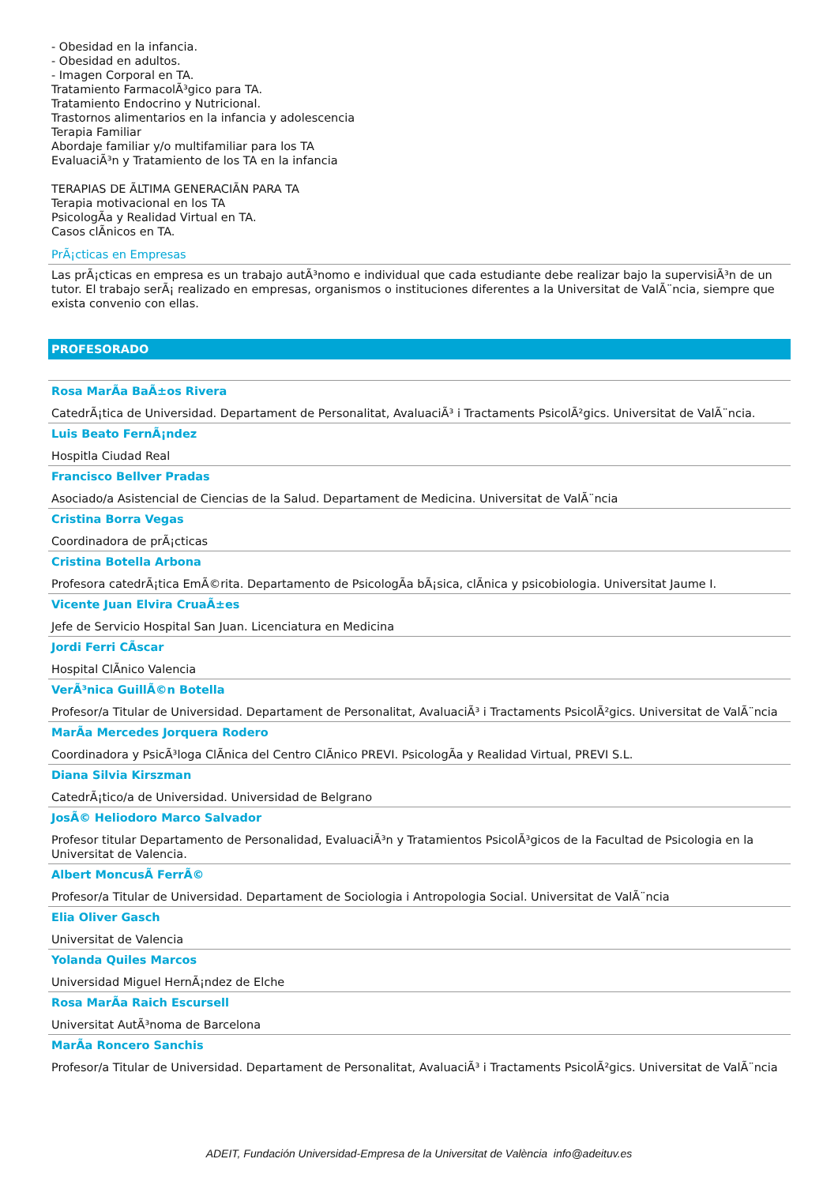- Obesidad en la infancia.
- Obesidad en adultos.
- Imagen Corporal en TA.
Tratamiento FarmacolÃ³gico para TA.
Tratamiento Endocrino y Nutricional.
Trastornos alimentarios en la infancia y adolescencia
Terapia Familiar
Abordaje familiar y/o multifamiliar para los TA
EvaluaciÃ³n y Tratamiento de los TA en la infancia
TERAPIAS DE ÃLTIMA GENERACIÃN PARA TA
Terapia motivacional en los TA
PsicologÃa y Realidad Virtual en TA.
Casos clÃnicos en TA.
PrÃ¡cticas en Empresas
Las prÃ¡cticas en empresa es un trabajo autÃ³nomo e individual que cada estudiante debe realizar bajo la supervisiÃ³n de un tutor. El trabajo serÃ¡ realizado en empresas, organismos o instituciones diferentes a la Universitat de ValÃ¨ncia, siempre que exista convenio con ellas.
PROFESORADO
Rosa MarÃa BaÃ±os Rivera
CatedrÃ¡tica de Universidad. Departament de Personalitat, AvaluaciÃ³ i Tractaments PsicolÃ²gics. Universitat de ValÃ¨ncia.
Luis Beato FernÃ¡ndez
Hospitla Ciudad Real
Francisco Bellver Pradas
Asociado/a Asistencial de Ciencias de la Salud. Departament de Medicina. Universitat de ValÃ¨ncia
Cristina Borra Vegas
Coordinadora de prÃ¡cticas
Cristina Botella Arbona
Profesora catedrÃ¡tica EmÃ©rita. Departamento de PsicologÃa bÃ¡sica, clÃnica y psicobiologia. Universitat Jaume I.
Vicente Juan Elvira CruaÃ±es
Jefe de Servicio Hospital San Juan. Licenciatura en Medicina
Jordi Ferri CÃscar
Hospital ClÃnico Valencia
VerÃ³nica GuillÃ©n Botella
Profesor/a Titular de Universidad. Departament de Personalitat, AvaluaciÃ³ i Tractaments PsicolÃ²gics. Universitat de ValÃ¨ncia
MarÃa Mercedes Jorquera Rodero
Coordinadora y PsicÃ³loga ClÃnica del Centro ClÃnico PREVI. PsicologÃa y Realidad Virtual, PREVI S.L.
Diana Silvia Kirszman
CatedrÃ¡tico/a de Universidad. Universidad de Belgrano
JosÃ© Heliodoro Marco Salvador
Profesor titular Departamento de Personalidad, EvaluaciÃ³n y Tratamientos PsicolÃ³gicos de la Facultad de Psicologia en la Universitat de Valencia.
Albert MoncusÃ FerrÃ©
Profesor/a Titular de Universidad. Departament de Sociologia i Antropologia Social. Universitat de ValÃ¨ncia
Elia Oliver Gasch
Universitat de Valencia
Yolanda Quiles Marcos
Universidad Miguel HernÃ¡ndez de Elche
Rosa MarÃa Raich Escursell
Universitat AutÃ³noma de Barcelona
MarÃa Roncero Sanchis
Profesor/a Titular de Universidad. Departament de Personalitat, AvaluaciÃ³ i Tractaments PsicolÃ²gics. Universitat de ValÃ¨ncia
ADEIT, Fundación Universidad-Empresa de la Universitat de València info@adeituv.es